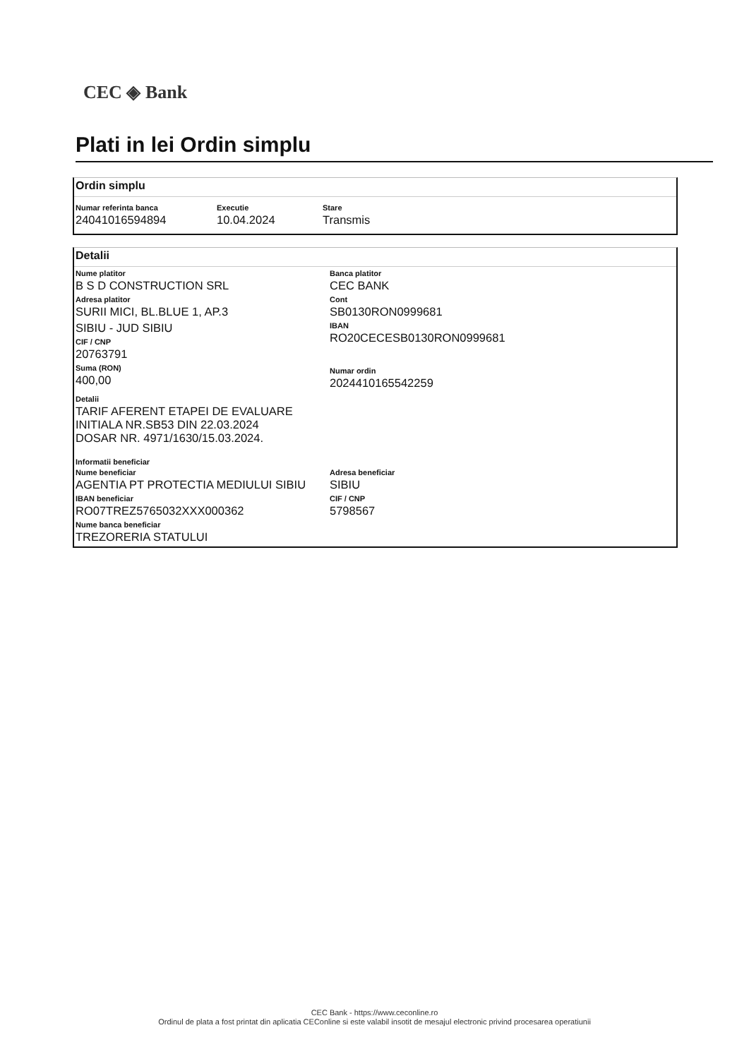CEC ◈ Bank
Plati in lei Ordin simplu
Ordin simplu
Numar referinta banca
24041016594894
Executie
10.04.2024
Stare
Transmis
Detalii
Nume platitor
B S D CONSTRUCTION SRL
Adresa platitor
SURII MICI, BL.BLUE 1, AP.3
SIBIU - JUD SIBIU
CIF / CNP
20763791
Suma (RON)
400,00
Banca platitor
CEC BANK
Cont
SB0130RON0999681
IBAN
RO20CECESB0130RON0999681
Numar ordin
2024410165542259
Detalii
TARIF AFERENT ETAPEI DE EVALUARE
INITIALA NR.SB53 DIN 22.03.2024
DOSAR NR. 4971/1630/15.03.2024.
Informatii beneficiar
Nume beneficiar
AGENTIA PT PROTECTIA MEDIULUI SIBIU
IBAN beneficiar
RO07TREZ5765032XXX000362
Nume banca beneficiar
TREZORERIA STATULUI
Adresa beneficiar
SIBIU
CIF / CNP
5798567
CEC Bank - https://www.ceconline.ro
Ordinul de plata a fost printat din aplicatia CEConline si este valabil insotit de mesajul electronic privind procesarea operatiunii